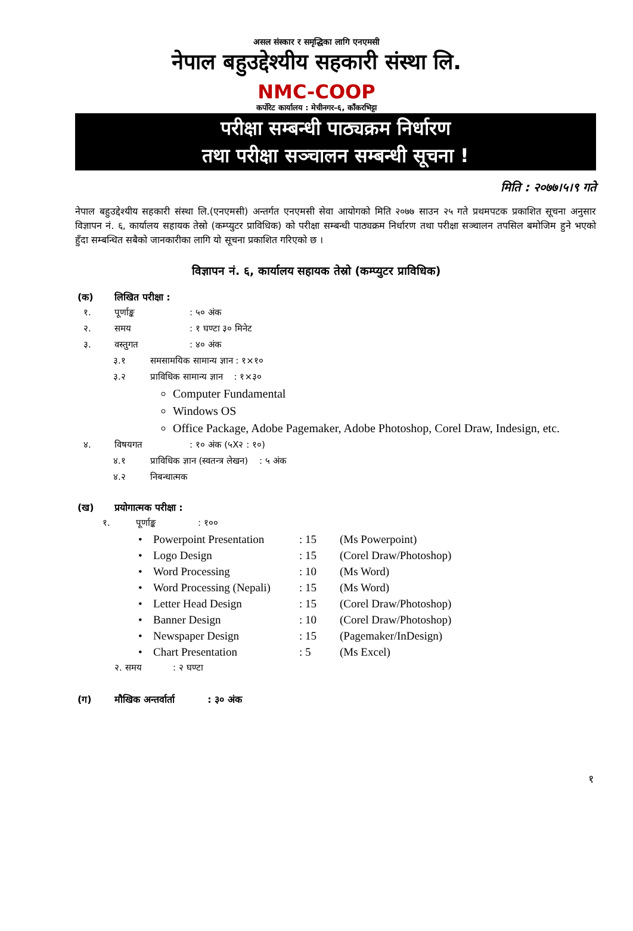असल संस्कार र समृद्धिका लागि एनएमसी
नेपाल बहुउद्देश्यीय सहकारी संस्था लि.
NMC-COOP
कर्पोरेट कार्यालय : मेचीनगर–६, काँकरभिट्टा
परीक्षा सम्बन्धी पाठ्यक्रम निर्धारण
तथा परीक्षा सञ्चालन सम्बन्धी सूचना !
मिति : २०७७।५।९ गते
नेपाल बहुउद्देश्यीय सहकारी संस्था लि.(एनएमसी) अन्तर्गत एनएमसी सेवा आयोगको मिति २०७७ साउन २५ गते प्रथमपटक प्रकाशित सूचना अनुसार विज्ञापन नं. ६, कार्यालय सहायक तेस्रो (कम्प्युटर प्राविधिक) को परीक्षा सम्बन्धी पाठ्यक्रम निर्धारण तथा परीक्षा सञ्चालन तपसिल बमोजिम हुने भएको हुँदा सम्बन्धित सबैको जानकारीका लागि यो सूचना प्रकाशित गरिएको छ ।
विज्ञापन नं. ६, कार्यालय सहायक तेस्रो (कम्प्युटर प्राविधिक)
(क) लिखित परीक्षा :
१. पूर्णाङ्क: ५० अंक
२. समय: १ घण्टा ३० मिनेट
३. वस्तुगत: ४० अंक
३.१ समसामयिक सामान्य ज्ञान : १×१०
३.२ प्राविधिक सामान्य ज्ञान : १×३०
Computer Fundamental
Windows OS
Office Package, Adobe Pagemaker, Adobe Photoshop, Corel Draw, Indesign, etc.
४. विषयगत: १० अंक (५X२ : १०)
४.१ प्राविधिक ज्ञान (स्वतन्त्र लेखन) : ५ अंक
४.२ निबन्धात्मक
(ख) प्रयोगात्मक परीक्षा :
१. पूर्णाङ्क: १००
| • | Powerpoint Presentation | : 15 | (Ms Powerpoint) |
| • | Logo Design | : 15 | (Corel Draw/Photoshop) |
| • | Word Processing | : 10 | (Ms Word) |
| • | Word Processing (Nepali) | : 15 | (Ms Word) |
| • | Letter Head Design | : 15 | (Corel Draw/Photoshop) |
| • | Banner Design | : 10 | (Corel Draw/Photoshop) |
| • | Newspaper Design | : 15 | (Pagemaker/InDesign) |
| • | Chart Presentation | : 5 | (Ms Excel) |
२. समय : २ घण्टा
(ग) मौखिक अन्तर्वार्ता : ३० अंक
१